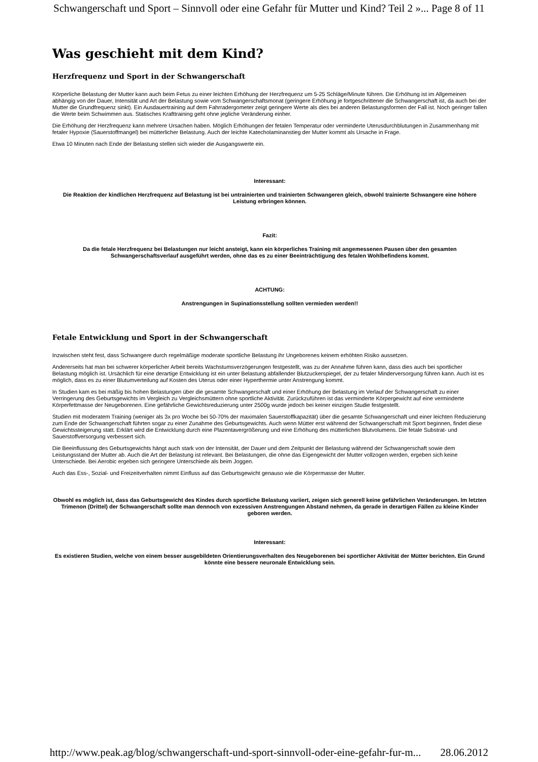Schwangerschaft und Sport – Sinnvoll oder eine Gefahr für Mutter und Kind? Teil 2 »... Page 8 of 11
Was geschieht mit dem Kind?
Herzfrequenz und Sport in der Schwangerschaft
Körperliche Belastung der Mutter kann auch beim Fetus zu einer leichten Erhöhung der Herzfrequenz um 5-25 Schläge/Minute führen. Die Erhöhung ist im Allgemeinen abhängig von der Dauer, Intensität und Art der Belastung sowie vom Schwangerschaftsmonat (geringere Erhöhung je fortgeschrittener die Schwangerschaft ist, da auch bei der Mutter die Grundfrequenz sinkt). Ein Ausdauertraining auf dem Fahrradergometer zeigt geringere Werte als dies bei anderen Belastungsformen der Fall ist. Noch geringer fallen die Werte beim Schwimmen aus. Statisches Krafttraining geht ohne jegliche Veränderung einher.
Die Erhöhung der Herzfrequenz kann mehrere Ursachen haben. Möglich Erhöhungen der fetalen Temperatur oder verminderte Uterusdurchblutungen in Zusammenhang mit fetaler Hypoxie (Sauerstoffmangel) bei mütterlicher Belastung. Auch der leichte Katecholaminanstieg der Mutter kommt als Ursache in Frage.
Etwa 10 Minuten nach Ende der Belastung stellen sich wieder die Ausgangswerte ein.
Interessant:
Die Reaktion der kindlichen Herzfrequenz auf Belastung ist bei untrainierten und trainierten Schwangeren gleich, obwohl trainierte Schwangere eine höhere Leistung erbringen können.
Fazit:
Da die fetale Herzfrequenz bei Belastungen nur leicht ansteigt, kann ein körperliches Training mit angemessenen Pausen über den gesamten Schwangerschaftsverlauf ausgeführt werden, ohne das es zu einer Beeinträchtigung des fetalen Wohlbefindens kommt.
ACHTUNG:
Anstrengungen in Supinationsstellung sollten vermieden werden!!
Fetale Entwicklung und Sport in der Schwangerschaft
Inzwischen steht fest, dass Schwangere durch regelmäßige moderate sportliche Belastung ihr Ungeborenes keinem erhöhten Risiko aussetzen.
Andererseits hat man bei schwerer körperlicher Arbeit bereits Wachstumsverzögerungen festgestellt, was zu der Annahme führen kann, dass dies auch bei sportlicher Belastung möglich ist. Ursächlich für eine derartige Entwicklung ist ein unter Belastung abfallender Blutzuckerspiegel, der zu fetaler Minderversorgung führen kann. Auch ist es möglich, dass es zu einer Blutumverteilung auf Kosten des Uterus oder einer Hyperthermie unter Anstrengung kommt.
In Studien kam es bei mäßig bis hohen Belastungen über die gesamte Schwangerschaft und einer Erhöhung der Belastung im Verlauf der Schwangerschaft zu einer Verringerung des Geburtsgewichts im Vergleich zu Vergleichsmüttern ohne sportliche Aktivität. Zurückzuführen ist das verminderte Körpergewicht auf eine verminderte Körperfettmasse der Neugeborenen. Eine gefährliche Gewichtsreduzierung unter 2500g wurde jedoch bei keiner einzigen Studie festgestellt.
Studien mit moderatem Training (weniger als 3x pro Woche bei 50-70% der maximalen Sauerstoffkapazität) über die gesamte Schwangerschaft und einer leichten Reduzierung zum Ende der Schwangerschaft führten sogar zu einer Zunahme des Geburtsgewichts. Auch wenn Mütter erst während der Schwangerschaft mit Sport beginnen, findet diese Gewichtssteigerung statt. Erklärt wird die Entwicklung durch eine Plazentavergrößerung und eine Erhöhung des mütterlichen Blutvolumens. Die fetale Substrat- und Sauerstoffversorgung verbessert sich.
Die Beeinflussung des Geburtsgewichts hängt auch stark von der Intensität, der Dauer und dem Zeitpunkt der Belastung während der Schwangerschaft sowie dem Leistungsstand der Mutter ab. Auch die Art der Belastung ist relevant. Bei Belastungen, die ohne das Eigengewicht der Mutter vollzogen werden, ergeben sich keine Unterschiede. Bei Aerobic ergeben sich geringere Unterschiede als beim Joggen.
Auch das Ess-, Sozial- und Freizeitverhalten nimmt Einfluss auf das Geburtsgewicht genauso wie die Körpermasse der Mutter.
Obwohl es möglich ist, dass das Geburtsgewicht des Kindes durch sportliche Belastung variiert, zeigen sich generell keine gefährlichen Veränderungen. Im letzten Trimenon (Drittel) der Schwangerschaft sollte man dennoch von exzessiven Anstrengungen Abstand nehmen, da gerade in derartigen Fällen zu kleine Kinder geboren werden.
Interessant:
Es existieren Studien, welche von einem besser ausgebildeten Orientierungsverhalten des Neugeborenen bei sportlicher Aktivität der Mütter berichten. Ein Grund könnte eine bessere neuronale Entwicklung sein.
http://www.peak.ag/blog/schwangerschaft-und-sport-sinnvoll-oder-eine-gefahr-fur-m... 28.06.2012